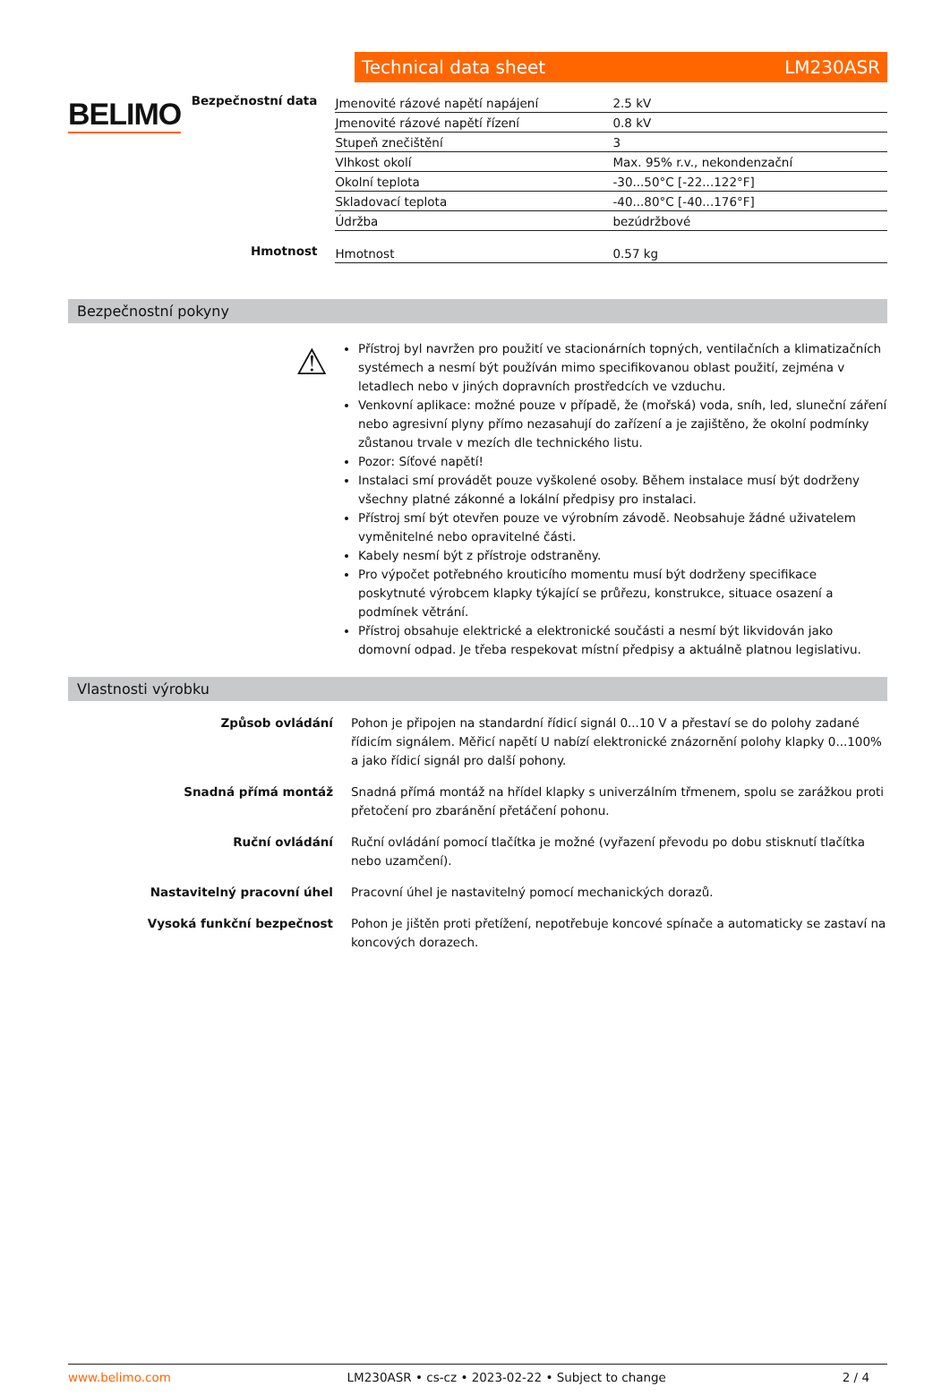BELIMO
Technical data sheet LM230ASR
Bezpečnostní data
| Jmenovité rázové napětí napájení | 2.5 kV |
| Jmenovité rázové napětí řízení | 0.8 kV |
| Stupeň znečištění | 3 |
| Vlhkost okolí | Max. 95% r.v., nekondenzační |
| Okolní teplota | -30...50°C [-22...122°F] |
| Skladovací teplota | -40...80°C [-40...176°F] |
| Údržba | bezúdržbové |
Hmotnost
| Hmotnost | 0.57 kg |
Bezpečnostní pokyny
⚠
Přístroj byl navržen pro použití ve stacionárních topných, ventilačních a klimatizačních systémech a nesmí být používán mimo specifikovanou oblast použití, zejména v letadlech nebo v jiných dopravních prostředcích ve vzduchu.
Venkovní aplikace: možné pouze v případě, že (mořská) voda, sníh, led, sluneční záření nebo agresivní plyny přímo nezasahují do zařízení a je zajištěno, že okolní podmínky zůstanou trvale v mezích dle technického listu.
Pozor: Síťové napětí!
Instalaci smí provádět pouze vyškolené osoby. Během instalace musí být dodrženy všechny platné zákonné a lokální předpisy pro instalaci.
Přístroj smí být otevřen pouze ve výrobním závodě. Neobsahuje žádné uživatelem vyměnitelné nebo opravitelné části.
Kabely nesmí být z přístroje odstraněny.
Pro výpočet potřebného krouticího momentu musí být dodrženy specifikace poskytnuté výrobcem klapky týkající se průřezu, konstrukce, situace osazení a podmínek větrání.
Přístroj obsahuje elektrické a elektronické součásti a nesmí být likvidován jako domovní odpad. Je třeba respekovat místní předpisy a aktuálně platnou legislativu.
Vlastnosti výrobku
Způsob ovládání Pohon je připojen na standardní řídicí signál 0...10 V a přestaví se do polohy zadané řídicím signálem. Měřicí napětí U nabízí elektronické znázornění polohy klapky 0...100% a jako řídicí signál pro další pohony.
Snadná přímá montáž Snadná přímá montáž na hřídel klapky s univerzálním třmenem, spolu se zarážkou proti přetočení pro zbaránění přetáčení pohonu.
Ruční ovládání Ruční ovládání pomocí tlačítka je možné (vyřazení převodu po dobu stisknutí tlačítka nebo uzamčení).
Nastavitelný pracovní úhel Pracovní úhel je nastavitelný pomocí mechanických dorazů.
Vysoká funkční bezpečnost Pohon je jištěn proti přetížení, nepotřebuje koncové spínače a automaticky se zastaví na koncových dorazech.
www.belimo.com LM230ASR • cs-cz • 2023-02-22 • Subject to change 2 / 4